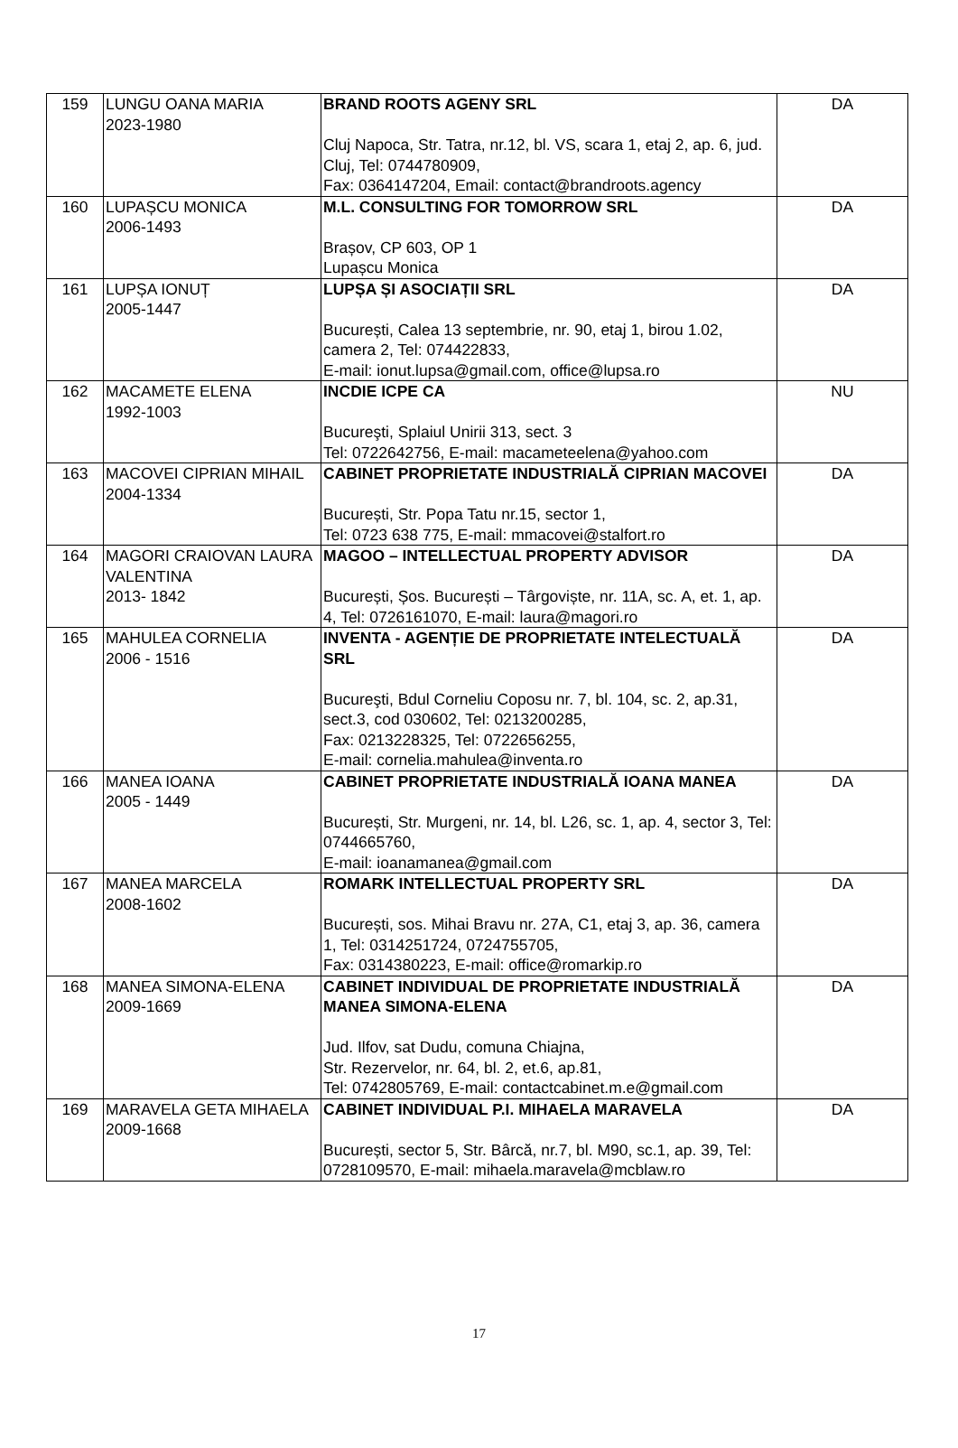| 159 | LUNGU OANA MARIA 2023-1980 | BRAND ROOTS AGENY SRL Cluj Napoca, Str. Tatra, nr.12, bl. VS, scara 1, etaj 2, ap. 6, jud. Cluj, Tel: 0744780909, Fax: 0364147204, Email: contact@brandroots.agency | DA |
| 160 | LUPAȘCU MONICA 2006-1493 | M.L. CONSULTING FOR TOMORROW SRL Brașov, CP 603, OP 1 Lupașcu Monica | DA |
| 161 | LUPȘA IONUȚ 2005-1447 | LUPȘA ȘI ASOCIAȚII SRL București, Calea 13 septembrie, nr. 90, etaj 1, birou 1.02, camera 2, Tel: 074422833, E-mail: ionut.lupsa@gmail.com, office@lupsa.ro | DA |
| 162 | MACAMETE ELENA 1992-1003 | INCDIE ICPE CA Bucureşti, Splaiul Unirii 313, sect. 3 Tel: 0722642756, E-mail: macameteelena@yahoo.com | NU |
| 163 | MACOVEI CIPRIAN MIHAIL 2004-1334 | CABINET PROPRIETATE INDUSTRIALĂ CIPRIAN MACOVEI București, Str. Popa Tatu nr.15, sector 1, Tel: 0723 638 775, E-mail: mmacovei@stalfort.ro | DA |
| 164 | MAGORI CRAIOVAN LAURA VALENTINA 2013- 1842 | MAGOO – INTELLECTUAL PROPERTY ADVISOR București, Șos. București – Târgoviște, nr. 11A, sc. A, et. 1, ap. 4, Tel: 0726161070, E-mail: laura@magori.ro | DA |
| 165 | MAHULEA CORNELIA 2006 - 1516 | INVENTA - AGENȚIE DE PROPRIETATE INTELECTUALĂ SRL Bucureşti, Bdul Corneliu Coposu nr. 7, bl. 104, sc. 2, ap.31, sect.3, cod 030602, Tel: 0213200285, Fax: 0213228325, Tel: 0722656255, E-mail: cornelia.mahulea@inventa.ro | DA |
| 166 | MANEA IOANA 2005 - 1449 | CABINET PROPRIETATE INDUSTRIALĂ IOANA MANEA București, Str. Murgeni, nr. 14, bl. L26, sc. 1, ap. 4, sector 3, Tel: 0744665760, E-mail: ioanamanea@gmail.com | DA |
| 167 | MANEA MARCELA 2008-1602 | ROMARK INTELLECTUAL PROPERTY SRL București, sos. Mihai Bravu nr. 27A, C1, etaj 3, ap. 36, camera 1, Tel: 0314251724, 0724755705, Fax: 0314380223, E-mail: office@romarkip.ro | DA |
| 168 | MANEA SIMONA-ELENA 2009-1669 | CABINET INDIVIDUAL DE PROPRIETATE INDUSTRIALĂ MANEA SIMONA-ELENA Jud. Ilfov, sat Dudu, comuna Chiajna, Str. Rezervelor, nr. 64, bl. 2, et.6, ap.81, Tel: 0742805769, E-mail: contactcabinet.m.e@gmail.com | DA |
| 169 | MARAVELA GETA MIHAELA 2009-1668 | CABINET INDIVIDUAL P.I. MIHAELA MARAVELA București, sector 5, Str. Bârcă, nr.7, bl. M90, sc.1, ap. 39, Tel: 0728109570, E-mail: mihaela.maravela@mcblaw.ro | DA |
17